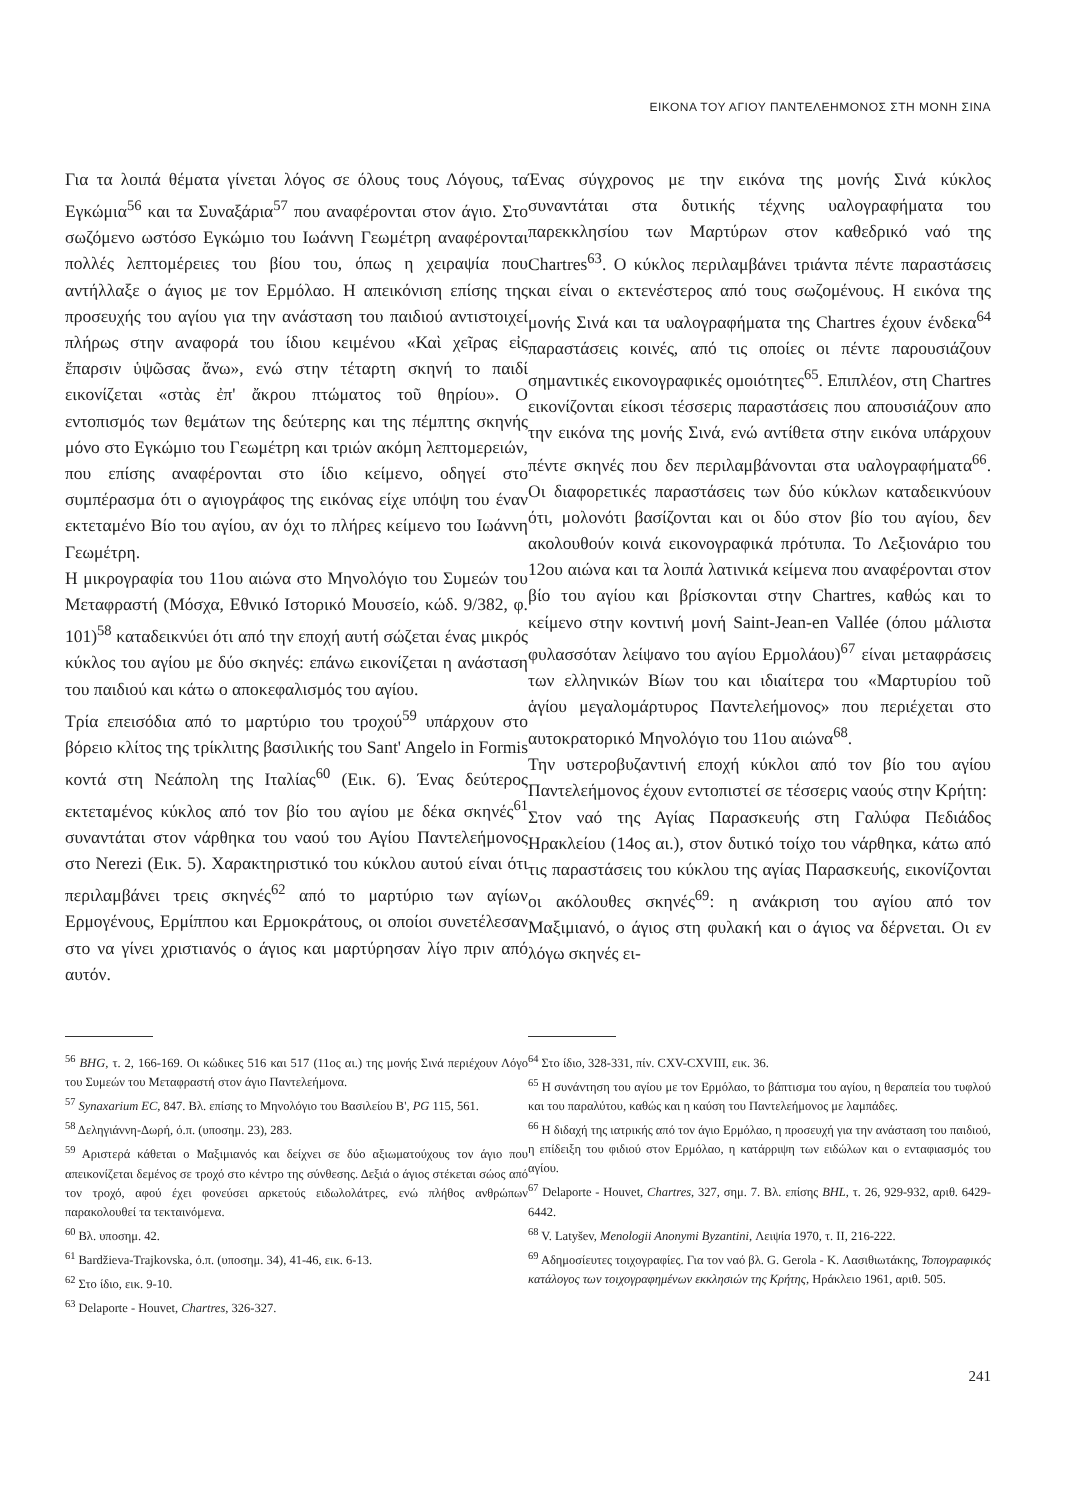ΕΙΚΟΝΑ ΤΟΥ ΑΓΙΟΥ ΠΑΝΤΕΛΕΗΜΟΝΟΣ ΣΤΗ ΜΟΝΗ ΣΙΝΑ
Για τα λοιπά θέματα γίνεται λόγος σε όλους τους Λόγους, τα Εγκώμια<sup>56</sup> και τα Συναξάρια<sup>57</sup> που αναφέρονται στον άγιο. Στο σωζόμενο ωστόσο Εγκώμιο του Ιωάννη Γεωμέτρη αναφέρονται πολλές λεπτομέρειες του βίου του, όπως η χειραψία που αντήλλαξε ο άγιος με τον Ερμόλαο. Η απεικόνιση επίσης της προσευχής του αγίου για την ανάσταση του παιδιού αντιστοιχεί πλήρως στην αναφορά του ίδιου κειμένου «Καὶ χεῖρας εἰς ἔπαρσιν ὑψῶσας ἄνω», ενώ στην τέταρτη σκηνή το παιδί εικονίζεται «στὰς ἐπ' ἄκρου πτώματος τοῦ θηρίου». Ο εντοπισμός των θεμάτων της δεύτερης και της πέμπτης σκηνής μόνο στο Εγκώμιο του Γεωμέτρη και τριών ακόμη λεπτομερειών, που επίσης αναφέρονται στο ίδιο κείμενο, οδηγεί στο συμπέρασμα ότι ο αγιογράφος της εικόνας είχε υπόψη του έναν εκτεταμένο Βίο του αγίου, αν όχι το πλήρες κείμενο του Ιωάννη Γεωμέτρη.
Η μικρογραφία του 11ου αιώνα στο Μηνολόγιο του Συμεών του Μεταφραστή (Μόσχα, Εθνικό Ιστορικό Μουσείο, κώδ. 9/382, φ. 101)<sup>58</sup> καταδεικνύει ότι από την εποχή αυτή σώζεται ένας μικρός κύκλος του αγίου με δύο σκηνές: επάνω εικονίζεται η ανάσταση του παιδιού και κάτω ο αποκεφαλισμός του αγίου.
Τρία επεισόδια από το μαρτύριο του τροχού<sup>59</sup> υπάρχουν στο βόρειο κλίτος της τρίκλιτης βασιλικής του Sant' Angelo in Formis κοντά στη Νεάπολη της Ιταλίας<sup>60</sup> (Εικ. 6). Ένας δεύτερος εκτεταμένος κύκλος από τον βίο του αγίου με δέκα σκηνές<sup>61</sup> συναντάται στον νάρθηκα του ναού του Αγίου Παντελεήμονος στο Nerezi (Εικ. 5). Χαρακτηριστικό του κύκλου αυτού είναι ότι περιλαμβάνει τρεις σκηνές<sup>62</sup> από το μαρτύριο των αγίων Ερμογένους, Ερμίππου και Ερμοκράτους, οι οποίοι συνετέλεσαν στο να γίνει χριστιανός ο άγιος και μαρτύρησαν λίγο πριν από αυτόν.
<sup>56</sup> BHG, τ. 2, 166-169. Οι κώδικες 516 και 517 (11ος αι.) της μονής Σινά περιέχουν Λόγο του Συμεών του Μεταφραστή στον άγιο Παντελεήμονα.
<sup>57</sup> Synaxarium EC, 847. Βλ. επίσης το Μηνολόγιο του Βασιλείου Β', PG 115, 561.
<sup>58</sup> Δεληγιάννη-Δωρή, ό.π. (υποσημ. 23), 283.
<sup>59</sup> Αριστερά κάθεται ο Μαξιμιανός και δείχνει σε δύο αξιωματούχους τον άγιο που απεικονίζεται δεμένος σε τροχό στο κέντρο της σύνθεσης. Δεξιά ο άγιος στέκεται σώος από τον τροχό, αφού έχει φονεύσει αρκετούς ειδωλολάτρες, ενώ πλήθος ανθρώπων παρακολουθεί τα τεκταινόμενα.
<sup>60</sup> Βλ. υποσημ. 42.
<sup>61</sup> Bardžieva-Trajkovska, ό.π. (υποσημ. 34), 41-46, εικ. 6-13.
<sup>62</sup> Στο ίδιο, εικ. 9-10.
<sup>63</sup> Delaporte - Houvet, Chartres, 326-327.
Ένας σύγχρονος με την εικόνα της μονής Σινά κύκλος συναντάται στα δυτικής τέχνης υαλογραφήματα του παρεκκλησίου των Μαρτύρων στον καθεδρικό ναό της Chartres<sup>63</sup>. Ο κύκλος περιλαμβάνει τριάντα πέντε παραστάσεις και είναι ο εκτενέστερος από τους σωζομένους. Η εικόνα της μονής Σινά και τα υαλογραφήματα της Chartres έχουν ένδεκα<sup>64</sup> παραστάσεις κοινές, από τις οποίες οι πέντε παρουσιάζουν σημαντικές εικονογραφικές ομοιότητες<sup>65</sup>. Επιπλέον, στη Chartres εικονίζονται είκοσι τέσσερις παραστάσεις που απουσιάζουν απο την εικόνα της μονής Σινά, ενώ αντίθετα στην εικόνα υπάρχουν πέντε σκηνές που δεν περιλαμβάνονται στα υαλογραφήματα<sup>66</sup>. Οι διαφορετικές παραστάσεις των δύο κύκλων καταδεικνύουν ότι, μολονότι βασίζονται και οι δύο στον βίο του αγίου, δεν ακολουθούν κοινά εικονογραφικά πρότυπα. Το Λεξιονάριο του 12ου αιώνα και τα λοιπά λατινικά κείμενα που αναφέρονται στον βίο του αγίου και βρίσκονται στην Chartres, καθώς και το κείμενο στην κοντινή μονή Saint-Jean-en Vallée (όπου μάλιστα φυλασσόταν λείψανο του αγίου Ερμολάου)<sup>67</sup> είναι μεταφράσεις των ελληνικών Βίων του και ιδιαίτερα του «Μαρτυρίου τοῦ ἁγίου μεγαλομάρτυρος Παντελεήμονος» που περιέχεται στο αυτοκρατορικό Μηνολόγιο του 11ου αιώνα<sup>68</sup>.
Την υστεροβυζαντινή εποχή κύκλοι από τον βίο του αγίου Παντελεήμονος έχουν εντοπιστεί σε τέσσερις ναούς στην Κρήτη:
Στον ναό της Αγίας Παρασκευής στη Γαλύφα Πεδιάδος Ηρακλείου (14ος αι.), στον δυτικό τοίχο του νάρθηκα, κάτω από τις παραστάσεις του κύκλου της αγίας Παρασκευής, εικονίζονται οι ακόλουθες σκηνές<sup>69</sup>: η ανάκριση του αγίου από τον Μαξιμιανό, ο άγιος στη φυλακή και ο άγιος να δέρνεται. Οι εν λόγω σκηνές ει-
<sup>64</sup> Στο ίδιο, 328-331, πίν. CXV-CXVIII, εικ. 36.
<sup>65</sup> Η συνάντηση του αγίου με τον Ερμόλαο, το βάπτισμα του αγίου, η θεραπεία του τυφλού και του παραλύτου, καθώς και η καύση του Παντελεήμονος με λαμπάδες.
<sup>66</sup> Η διδαχή της ιατρικής από τον άγιο Ερμόλαο, η προσευχή για την ανάσταση του παιδιού, η επίδειξη του φιδιού στον Ερμόλαο, η κατάρριψη των ειδώλων και ο ενταφιασμός του αγίου.
<sup>67</sup> Delaporte - Houvet, Chartres, 327, σημ. 7. Βλ. επίσης BHL, τ. 26, 929-932, αριθ. 6429-6442.
<sup>68</sup> V. Latyšev, Menologii Anonymi Byzantini, Λειψία 1970, τ. II, 216-222.
<sup>69</sup> Αδημοσίευτες τοιχογραφίες. Για τον ναό βλ. G. Gerola - K. Λασιθιωτάκης, Τοπογραφικός κατάλογος των τοιχογραφημένων εκκλησιών της Κρήτης, Ηράκλειο 1961, αριθ. 505.
241